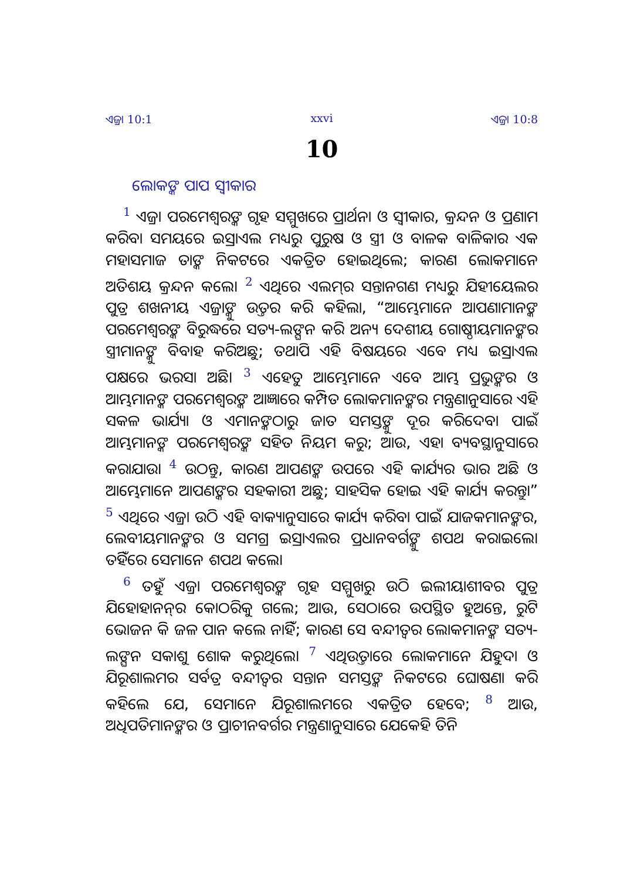ଏଜ୍ରା 10:1 xxvi ଏଜ୍ରା 10:8
10
ଲୋକଙ୍କ ପାପ ସ୍ୱୀକାର
<sup>1</sup> ଏଜ୍ରା ପରମେଶ୍ୱରଙ୍କ ଗୃହ ସମ୍ମୁଖରେ ପ୍ରାର୍ଥନା ଓ ସ୍ୱୀକାର, କ୍ରନ୍ଦନ ଓ ପ୍ରଣାମ କରିବା ସମୟରେ ଇସ୍ରାଏଲ ମଧ୍ୟରୁ ପୁରୁଷ ଓ ସ୍ତ୍ରୀ ଓ ବାଳକ ବାଳିକାର ଏକ ମହାସମାଜ ତାଙ୍କ ନିକଟରେ ଏକତ୍ରିତ ହୋଇଥିଲେ; କାରଣ ଲୋକମାନେ ଅତିଶୟ କ୍ରନ୍ଦନ କଲେ। <sup>2</sup> ଏଥିରେ ଏଲମ୍‍ର ସନ୍ତାନଗଣ ମଧ୍ୟରୁ ଯିହୀୟେଲର ପୁତ୍ର ଶଖନୀୟ ଏଜ୍ରାଙ୍କୁ ଉତ୍ତର କରି କହିଲା, “ଆମ୍ଭେମାନେ ଆପଣାମାନଙ୍କ ପରମେଶ୍ୱରଙ୍କ ବିରୁଦ୍ଧରେ ସତ୍ୟ-ଲଙ୍ଘନ କରି ଅନ୍ୟ ଦେଶୀୟ ଗୋଷ୍ଠୀୟମାନଙ୍କର ସ୍ତ୍ରୀମାନଙ୍କୁ ବିବାହ କରିଅଛୁ; ତଥାପି ଏହି ବିଷୟରେ ଏବେ ମଧ୍ୟ ଇସ୍ରାଏଲ ପକ୍ଷରେ ଭରସା ଅଛି। <sup>3</sup> ଏହେତୁ ଆମ୍ଭେମାନେ ଏବେ ଆମ୍ଭ ପ୍ରଭୁଙ୍କର ଓ ଆମ୍ଭମାନଙ୍କ ପରମେଶ୍ୱରଙ୍କ ଆଜ୍ଞାରେ କମ୍ପିତ ଲୋକମାନଙ୍କର ମନ୍ତ୍ରଣାନୁସାରେ ଏହି ସକଳ ଭାର୍ଯ୍ୟା ଓ ଏମାନଙ୍କଠାରୁ ଜାତ ସମସ୍ତଙ୍କୁ ଦୂର କରିଦେବା ପାଇଁ ଆମ୍ଭମାନଙ୍କ ପରମେଶ୍ୱରଙ୍କ ସହିତ ନିୟମ କରୁ; ଆଉ, ଏହା ବ୍ୟବସ୍ଥାନୁସାରେ କରାଯାଉ। <sup>4</sup> ଉଠନ୍ତୁ, କାରଣ ଆପଣଙ୍କ ଉପରେ ଏହି କାର୍ଯ୍ୟର ଭାର ଅଛି ଓ ଆମ୍ଭେମାନେ ଆପଣଙ୍କର ସହକାରୀ ଅଛୁ; ସାହସିକ ହୋଇ ଏହି କାର୍ଯ୍ୟ କରନ୍ତୁ।” <sup>5</sup> ଏଥିରେ ଏଜ୍ରା ଉଠି ଏହି ବାକ୍ୟାନୁସାରେ କାର୍ଯ୍ୟ କରିବା ପାଇଁ ଯାଜକମାନଙ୍କର, ଲେବୀୟମାନଙ୍କର ଓ ସମଗ୍ର ଇସ୍ରାଏଲର ପ୍ରଧାନବର୍ଗଙ୍କୁ ଶପଥ କରାଇଲେ। ତହିଁରେ ସେମାନେ ଶପଥ କଲେ।
<sup>6</sup> ତହୁଁ ଏଜ୍ରା ପରମେଶ୍ୱରଙ୍କ ଗୃହ ସମ୍ମୁଖରୁ ଉଠି ଇଲୀୟାଶୀବର ପୁତ୍ର ଯିହୋହାନନ୍‍ର କୋଠରିକୁ ଗଲେ; ଆଉ, ସେଠାରେ ଉପସ୍ଥିତ ହୁଅନ୍ତେ, ରୁଟି ଭୋଜନ କି ଜଳ ପାନ କଲେ ନାହିଁ; କାରଣ ସେ ବନ୍ଦୀତ୍ୱର ଲୋକମାନଙ୍କ ସତ୍ୟ-ଲଙ୍ଘନ ସକାଶୁ ଶୋକ କରୁଥିଲେ। <sup>7</sup> ଏଥିଉତ୍ତାରେ ଲୋକମାନେ ଯିହୁଦା ଓ ଯିରୂଶାଲମର ସର୍ବତ୍ର ବନ୍ଦୀତ୍ୱର ସନ୍ତାନ ସମସ୍ତଙ୍କ ନିକଟରେ ଘୋଷଣା କରି କହିଲେ ଯେ, ସେମାନେ ଯିରୂଶାଲମରେ ଏକତ୍ରିତ ହେବେ; <sup>8</sup> ଆଉ, ଅଧିପତିମାନଙ୍କର ଓ ପ୍ରାଚୀନବର୍ଗର ମନ୍ତ୍ରଣାନୁସାରେ ଯେକେହି ତିନି